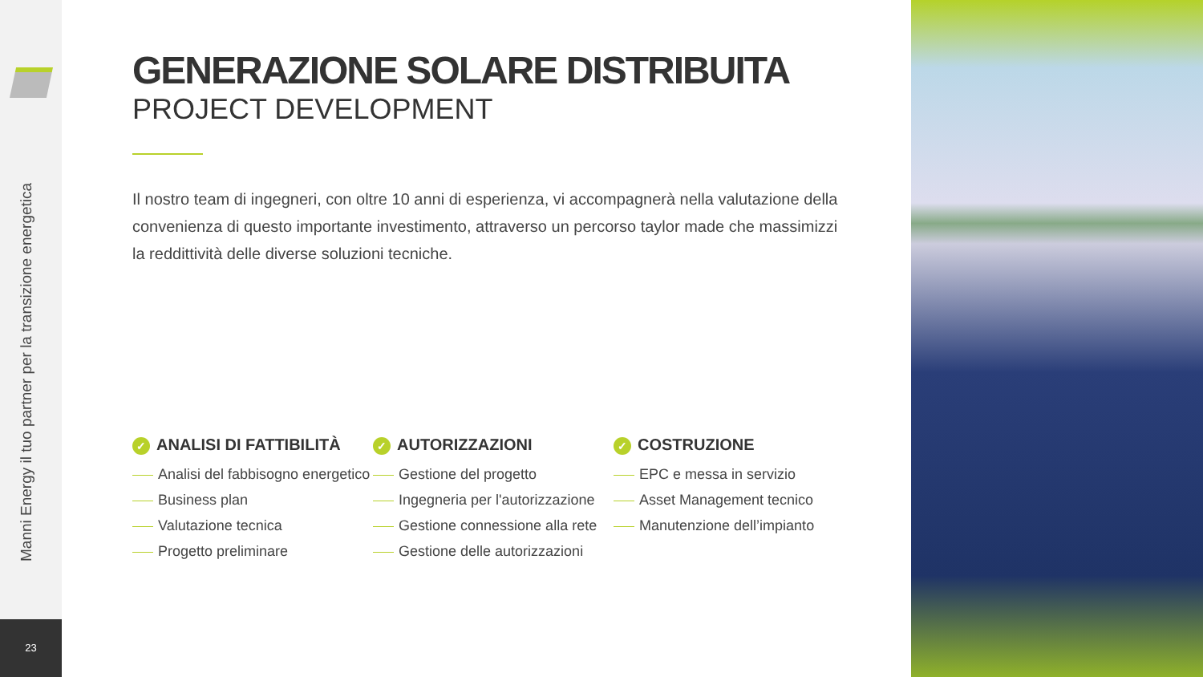Manni Energy il tuo partner per la transizione energetica
23
GENERAZIONE SOLARE DISTRIBUITA
PROJECT DEVELOPMENT
Il nostro team di ingegneri, con oltre 10 anni di esperienza, vi accompagnerà nella valutazione della convenienza di questo importante investimento, attraverso un percorso taylor made che massimizzi la reddittività delle diverse soluzioni tecniche.
✓ ANALISI DI FATTIBILITÀ
Analisi del fabbisogno energetico
Business plan
Valutazione tecnica
Progetto preliminare
✓ AUTORIZZAZIONI
Gestione del progetto
Ingegneria per l'autorizzazione
Gestione connessione alla rete
Gestione delle autorizzazioni
✓ COSTRUZIONE
EPC e messa in servizio
Asset Management tecnico
Manutenzione dell’impianto